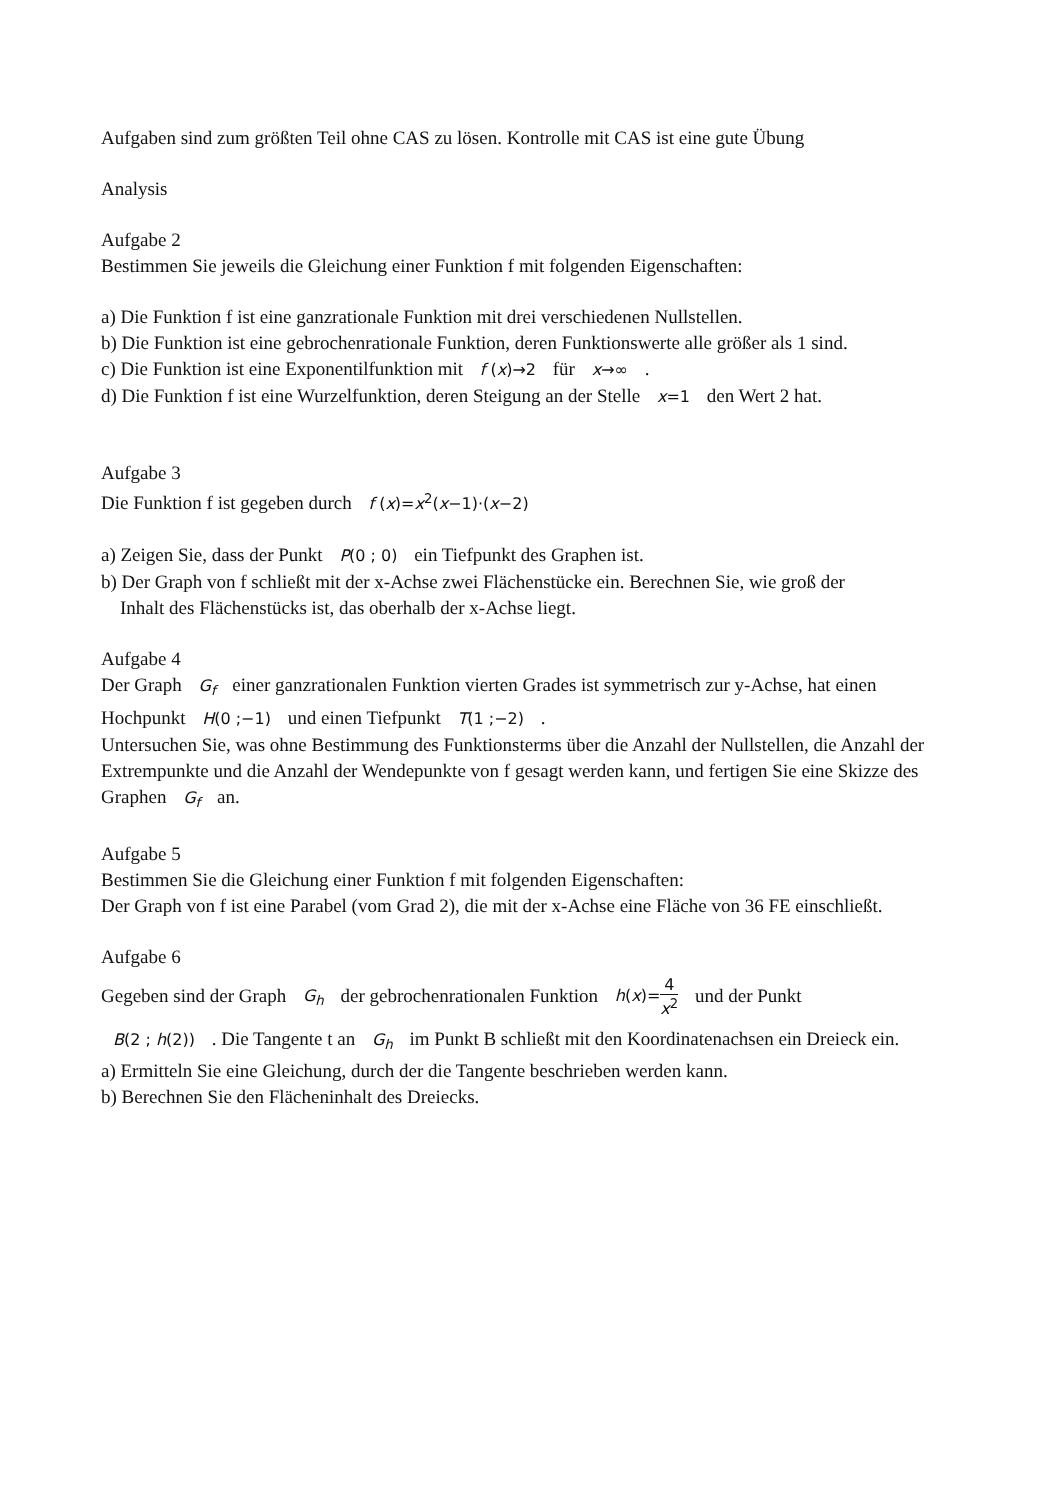Aufgaben sind zum größten Teil ohne CAS zu lösen. Kontrolle mit CAS ist eine gute Übung
Analysis
Aufgabe 2
Bestimmen Sie jeweils die Gleichung einer Funktion f mit folgenden Eigenschaften:
a) Die Funktion f ist eine ganzrationale Funktion mit drei verschiedenen Nullstellen.
b) Die Funktion ist eine gebrochenrationale Funktion, deren Funktionswerte alle größer als 1 sind.
c) Die Funktion ist eine Exponentilfunktion mit f (x)→2 für x→∞ .
d) Die Funktion f ist eine Wurzelfunktion, deren Steigung an der Stelle x=1 den Wert 2 hat.
Aufgabe 3
Die Funktion f ist gegeben durch f (x)=x<sup>2</sup>(x−1)·(x−2)
a) Zeigen Sie, dass der Punkt P(0 ; 0) ein Tiefpunkt des Graphen ist.
b) Der Graph von f schließt mit der x-Achse zwei Flächenstücke ein. Berechnen Sie, wie groß der
Inhalt des Flächenstücks ist, das oberhalb der x-Achse liegt.
Aufgabe 4
Der Graph G<sub>f</sub> einer ganzrationalen Funktion vierten Grades ist symmetrisch zur y-Achse, hat einen Hochpunkt H(0 ;−1) und einen Tiefpunkt T(1 ;−2) .
Untersuchen Sie, was ohne Bestimmung des Funktionsterms über die Anzahl der Nullstellen, die Anzahl der Extrempunkte und die Anzahl der Wendepunkte von f gesagt werden kann, und fertigen Sie eine Skizze des Graphen G<sub>f</sub> an.
Aufgabe 5
Bestimmen Sie die Gleichung einer Funktion f mit folgenden Eigenschaften:
Der Graph von f ist eine Parabel (vom Grad 2), die mit der x-Achse eine Fläche von 36 FE einschließt.
Aufgabe 6
Gegeben sind der Graph G<sub>h</sub> der gebrochenrationalen Funktion h(x)=4 x<sup>2</sup> und der Punkt
B(2 ; h(2)) . Die Tangente t an G<sub>h</sub> im Punkt B schließt mit den Koordinatenachsen ein Dreieck ein.
a) Ermitteln Sie eine Gleichung, durch der die Tangente beschrieben werden kann.
b) Berechnen Sie den Flächeninhalt des Dreiecks.